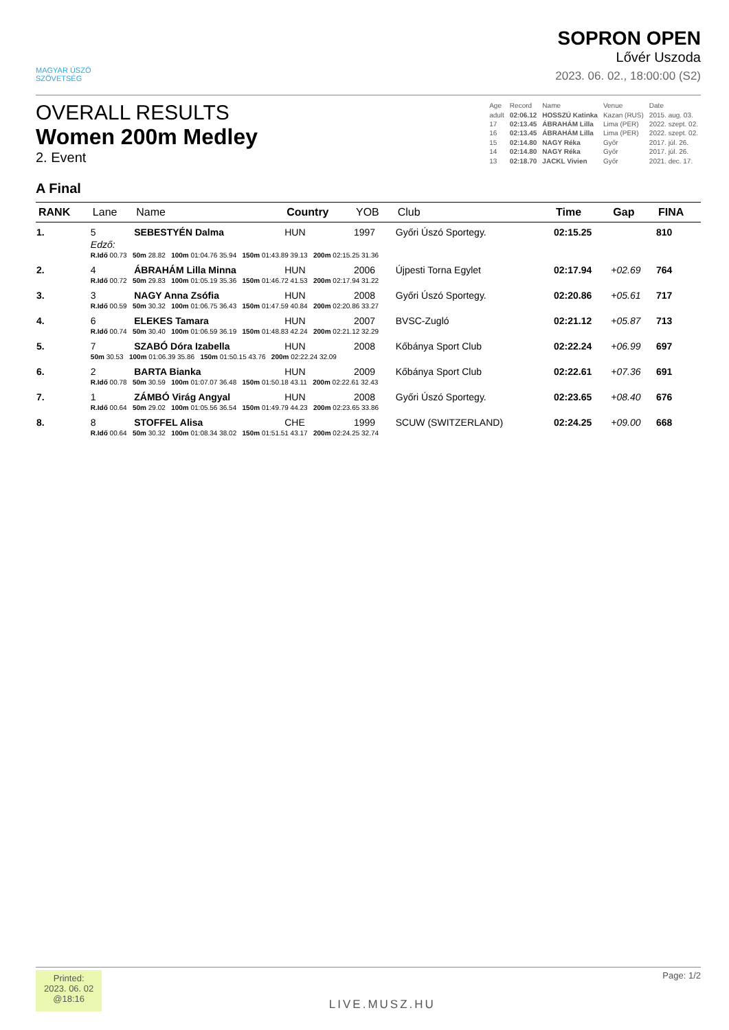MAGYAR ÚSZÓ
SZÖVETSÉG
SOPRON OPEN
Lővér Uszoda
2023. 06. 02., 18:00:00 (S2)
OVERALL RESULTS
Women 200m Medley
2. Event
| Age | Record | Name | Venue | Date |
| adult | 02:06.12 | HOSSZÚ Katinka | Kazan (RUS) | 2015. aug. 03. |
| 17 | 02:13.45 | ÁBRAHÁM Lilla | Lima (PER) | 2022. szept. 02. |
| 16 | 02:13.45 | ÁBRAHÁM Lilla | Lima (PER) | 2022. szept. 02. |
| 15 | 02:14.80 | NAGY Réka | Győr | 2017. júl. 26. |
| 14 | 02:14.80 | NAGY Réka | Győr | 2017. júl. 26. |
| 13 | 02:18.70 | JACKL Vivien | Győr | 2021. dec. 17. |
A Final
| RANK | Lane | Name | Country | YOB | Club | Time | Gap | FINA |
| --- | --- | --- | --- | --- | --- | --- | --- | --- |
| 1. | 5 | SEBESTYÉN Dalma | HUN | 1997 | Győri Úszó Sportegy. | 02:15.25 | | 810 |
| | Edző: | | | | | | | |
| | R.Idő 00.73 50m 28.82 100m 01:04.76 35.94 150m 01:43.89 39.13 200m 02:15.25 31.36 | | | | | | | |
| 2. | 4 | ÁBRAHÁM Lilla Minna | HUN | 2006 | Újpesti Torna Egylet | 02:17.94 | +02.69 | 764 |
| | R.Idő 00.72 50m 29.83 100m 01:05.19 35.36 150m 01:46.72 41.53 200m 02:17.94 31.22 | | | | | | | |
| 3. | 3 | NAGY Anna Zsófia | HUN | 2008 | Győri Úszó Sportegy. | 02:20.86 | +05.61 | 717 |
| | R.Idő 00.59 50m 30.32 100m 01:06.75 36.43 150m 01:47.59 40.84 200m 02:20.86 33.27 | | | | | | | |
| 4. | 6 | ELEKES Tamara | HUN | 2007 | BVSC-Zugló | 02:21.12 | +05.87 | 713 |
| | R.Idő 00.74 50m 30.40 100m 01:06.59 36.19 150m 01:48.83 42.24 200m 02:21.12 32.29 | | | | | | | |
| 5. | 7 | SZABÓ Dóra Izabella | HUN | 2008 | Kőbánya Sport Club | 02:22.24 | +06.99 | 697 |
| | 50m 30.53 100m 01:06.39 35.86 150m 01:50.15 43.76 200m 02:22.24 32.09 | | | | | | | |
| 6. | 2 | BARTA Bianka | HUN | 2009 | Kőbánya Sport Club | 02:22.61 | +07.36 | 691 |
| | R.Idő 00.78 50m 30.59 100m 01:07.07 36.48 150m 01:50.18 43.11 200m 02:22.61 32.43 | | | | | | | |
| 7. | 1 | ZÁMBÓ Virág Angyal | HUN | 2008 | Győri Úszó Sportegy. | 02:23.65 | +08.40 | 676 |
| | R.Idő 00.64 50m 29.02 100m 01:05.56 36.54 150m 01:49.79 44.23 200m 02:23.65 33.86 | | | | | | | |
| 8. | 8 | STOFFEL Alisa | CHE | 1999 | SCUW (SWITZERLAND) | 02:24.25 | +09.00 | 668 |
| | R.Idő 00.64 50m 30.32 100m 01:08.34 38.02 150m 01:51.51 43.17 200m 02:24.25 32.74 | | | | | | | |
Printed:
2023. 06. 02
@18:16
LIVE.MUSZ.HU
Page: 1/2